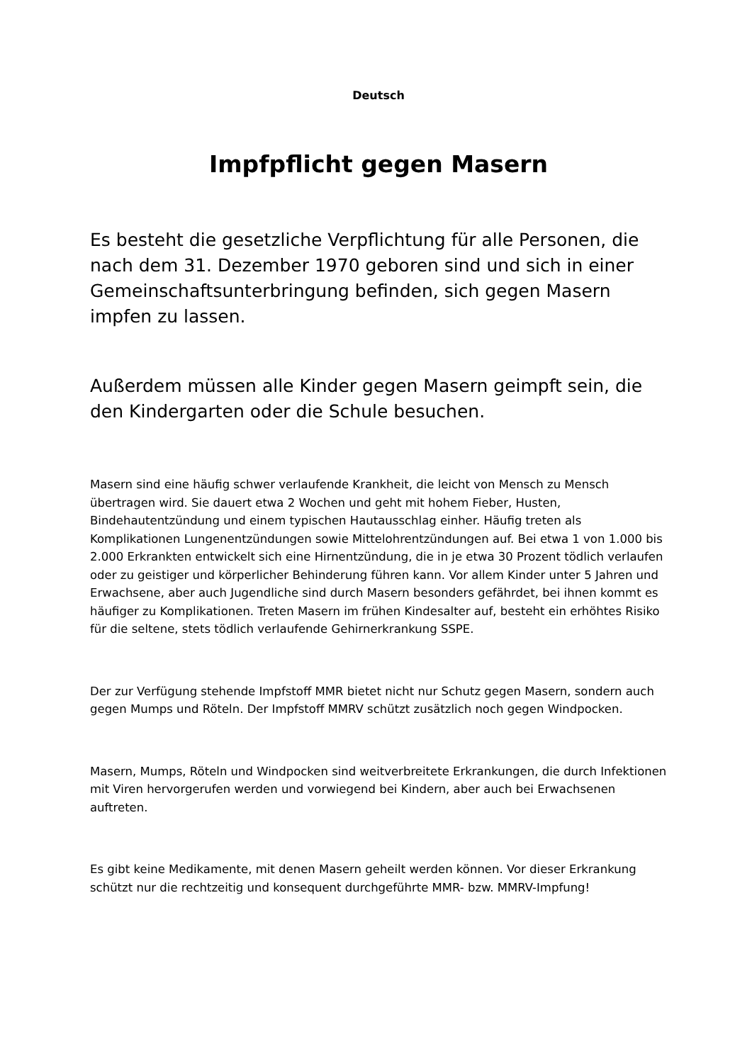Deutsch
Impfpflicht gegen Masern
Es besteht die gesetzliche Verpflichtung für alle Personen, die nach dem 31. Dezember 1970 geboren sind und sich in einer Gemeinschaftsunterbringung befinden, sich gegen Masern impfen zu lassen.
Außerdem müssen alle Kinder gegen Masern geimpft sein, die den Kindergarten oder die Schule besuchen.
Masern sind eine häufig schwer verlaufende Krankheit, die leicht von Mensch zu Mensch übertragen wird. Sie dauert etwa 2 Wochen und geht mit hohem Fieber, Husten, Bindehautentzündung und einem typischen Hautausschlag einher. Häufig treten als Komplikationen Lungenentzündungen sowie Mittelohrentzündungen auf. Bei etwa 1 von 1.000 bis 2.000 Erkrankten entwickelt sich eine Hirnentzündung, die in je etwa 30 Prozent tödlich verlaufen oder zu geistiger und körperlicher Behinderung führen kann. Vor allem Kinder unter 5 Jahren und Erwachsene, aber auch Jugendliche sind durch Masern besonders gefährdet, bei ihnen kommt es häufiger zu Komplikationen. Treten Masern im frühen Kindesalter auf, besteht ein erhöhtes Risiko für die seltene, stets tödlich verlaufende Gehirnerkrankung SSPE.
Der zur Verfügung stehende Impfstoff MMR bietet nicht nur Schutz gegen Masern, sondern auch gegen Mumps und Röteln. Der Impfstoff MMRV schützt zusätzlich noch gegen Windpocken.
Masern, Mumps, Röteln und Windpocken sind weitverbreitete Erkrankungen, die durch Infektionen mit Viren hervorgerufen werden und vorwiegend bei Kindern, aber auch bei Erwachsenen auftreten.
Es gibt keine Medikamente, mit denen Masern geheilt werden können. Vor dieser Erkrankung schützt nur die rechtzeitig und konsequent durchgeführte MMR- bzw. MMRV-Impfung!